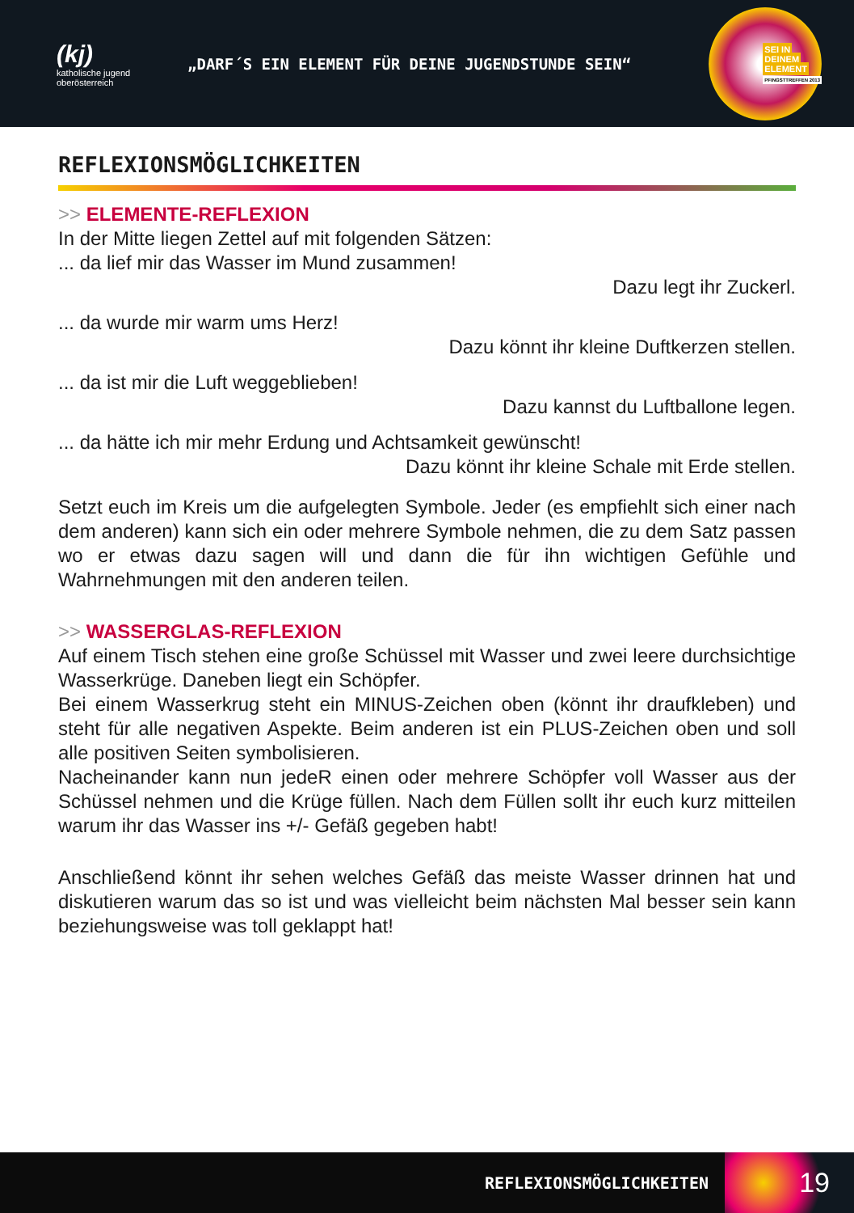(kj)
katholische jugend
oberösterreich
„DARF´S EIN ELEMENT FÜR DEINE JUGENDSTUNDE SEIN“
SEI IN
DEINEM
ELEMENT
PFINGSTTREFFEN 2013
REFLEXIONSMÖGLICHKEITEN
>> ELEMENTE-REFLEXION
In der Mitte liegen Zettel auf mit folgenden Sätzen:
... da lief mir das Wasser im Mund zusammen!
Dazu legt ihr Zuckerl.
... da wurde mir warm ums Herz!
Dazu könnt ihr kleine Duftkerzen stellen.
... da ist mir die Luft weggeblieben!
Dazu kannst du Luftballone legen.
... da hätte ich mir mehr Erdung und Achtsamkeit gewünscht!
Dazu könnt ihr kleine Schale mit Erde stellen.
Setzt euch im Kreis um die aufgelegten Symbole. Jeder (es empfiehlt sich einer nach dem anderen) kann sich ein oder mehrere Symbole nehmen, die zu dem Satz passen wo er etwas dazu sagen will und dann die für ihn wichtigen Gefühle und Wahrnehmungen mit den anderen teilen.
>> WASSERGLAS-REFLEXION
Auf einem Tisch stehen eine große Schüssel mit Wasser und zwei leere durchsichtige Wasserkrüge. Daneben liegt ein Schöpfer.
Bei einem Wasserkrug steht ein MINUS-Zeichen oben (könnt ihr draufkleben) und steht für alle negativen Aspekte. Beim anderen ist ein PLUS-Zeichen oben und soll alle positiven Seiten symbolisieren.
Nacheinander kann nun jedeR einen oder mehrere Schöpfer voll Wasser aus der Schüssel nehmen und die Krüge füllen. Nach dem Füllen sollt ihr euch kurz mitteilen warum ihr das Wasser ins +/- Gefäß gegeben habt!
Anschließend könnt ihr sehen welches Gefäß das meiste Wasser drinnen hat und diskutieren warum das so ist und was vielleicht beim nächsten Mal besser sein kann beziehungsweise was toll geklappt hat!
REFLEXIONSMÖGLICHKEITEN 19